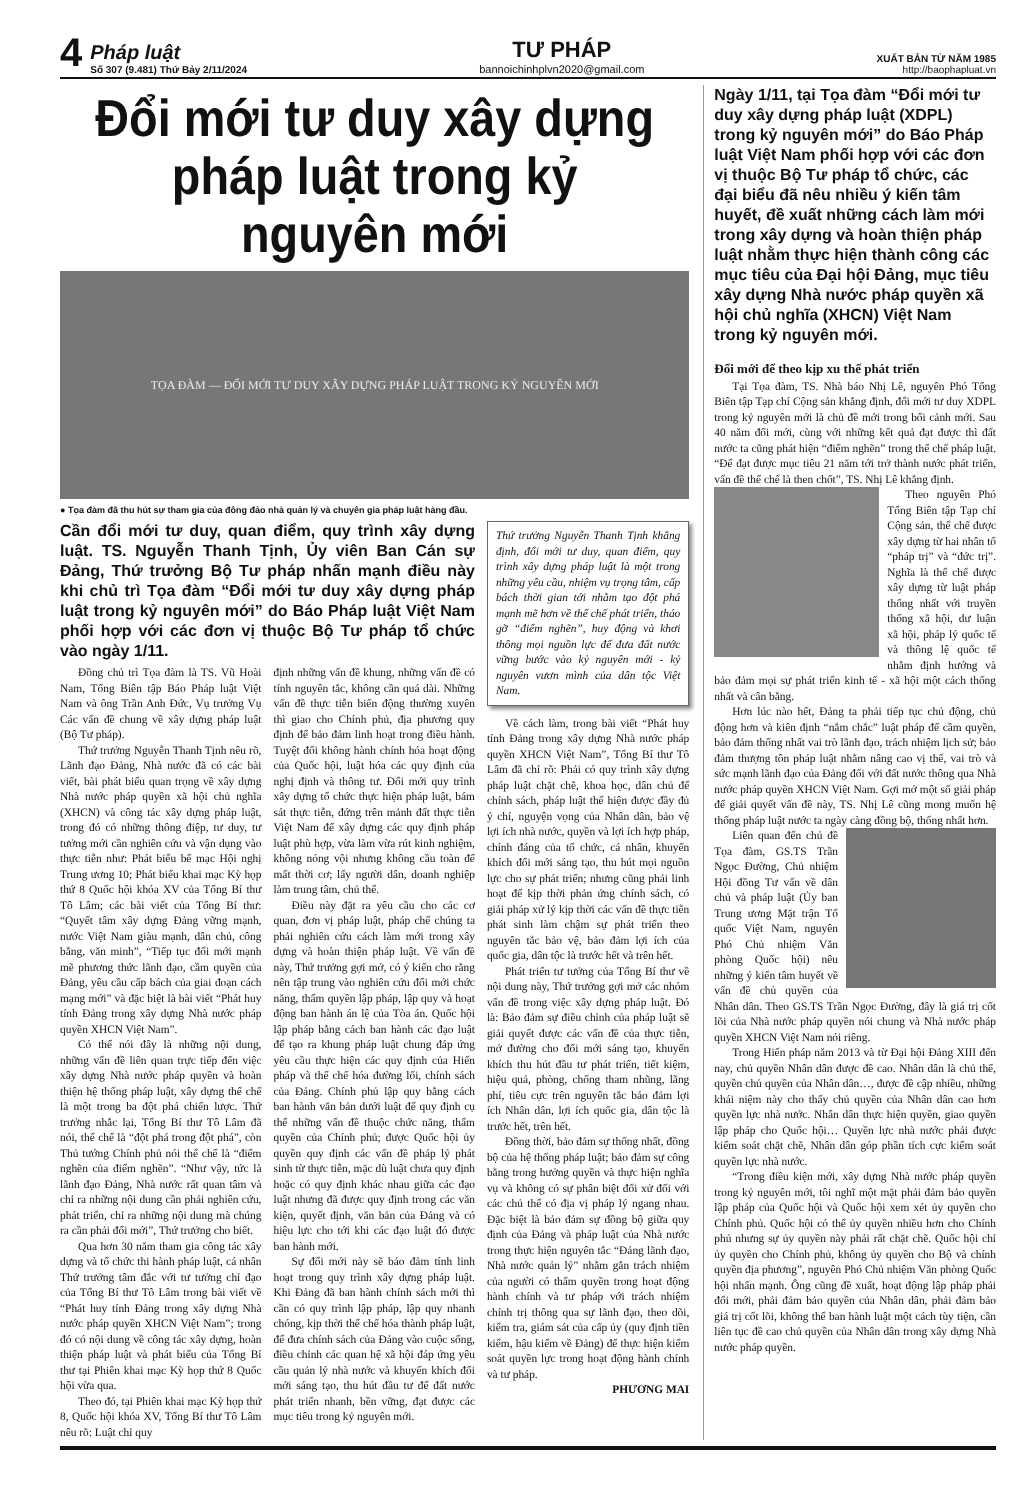4
Pháp luật
Số 307 (9.481) Thứ Bảy 2/11/2024
TƯ PHÁP
bannoichinhplvn2020@gmail.com
XUẤT BẢN TỪ NĂM 1985
http://baophapluat.vn
Đổi mới tư duy xây dựng pháp luật trong kỷ nguyên mới
TỌA ĐÀM — ĐỔI MỚI TƯ DUY XÂY DỰNG PHÁP LUẬT TRONG KỶ NGUYÊN MỚI
● Tọa đàm đã thu hút sự tham gia của đông đảo nhà quản lý và chuyên gia pháp luật hàng đầu.
Cần đổi mới tư duy, quan điểm, quy trình xây dựng luật. TS. Nguyễn Thanh Tịnh, Ủy viên Ban Cán sự Đảng, Thứ trưởng Bộ Tư pháp nhấn mạnh điều này khi chủ trì Tọa đàm “Đổi mới tư duy xây dựng pháp luật trong kỷ nguyên mới” do Báo Pháp luật Việt Nam phối hợp với các đơn vị thuộc Bộ Tư pháp tổ chức vào ngày 1/11.
Đồng chủ trì Tọa đàm là TS. Vũ Hoài Nam, Tổng Biên tập Báo Pháp luật Việt Nam và ông Trần Anh Đức, Vụ trưởng Vụ Các vấn đề chung về xây dựng pháp luật (Bộ Tư pháp).
Thứ trưởng Nguyễn Thanh Tịnh nêu rõ, Lãnh đạo Đảng, Nhà nước đã có các bài viết, bài phát biểu quan trọng về xây dựng Nhà nước pháp quyền xã hội chủ nghĩa (XHCN) và công tác xây dựng pháp luật, trong đó có những thông điệp, tư duy, tư tưởng mới cần nghiên cứu và vận dụng vào thực tiễn như: Phát biểu bế mạc Hội nghị Trung ương 10; Phát biểu khai mạc Kỳ họp thứ 8 Quốc hội khóa XV của Tổng Bí thư Tô Lâm; các bài viết của Tổng Bí thư: “Quyết tâm xây dựng Đảng vững mạnh, nước Việt Nam giàu mạnh, dân chủ, công bằng, văn minh”, “Tiếp tục đổi mới mạnh mẽ phương thức lãnh đạo, cầm quyền của Đảng, yêu cầu cấp bách của giai đoạn cách mạng mới” và đặc biệt là bài viết “Phát huy tính Đảng trong xây dựng Nhà nước pháp quyền XHCN Việt Nam”.
Có thể nói đây là những nội dung, những vấn đề liên quan trực tiếp đến việc xây dựng Nhà nước pháp quyền và hoàn thiện hệ thống pháp luật, xây dựng thể chế là một trong ba đột phá chiến lược. Thứ trưởng nhắc lại, Tổng Bí thư Tô Lâm đã nói, thể chế là “đột phá trong đột phá”, còn Thủ tướng Chính phủ nói thể chế là “điểm nghẽn của điểm nghẽn”. “Như vậy, tức là lãnh đạo Đảng, Nhà nước rất quan tâm và chỉ ra những nội dung cần phải nghiên cứu, phát triển, chỉ ra những nội dung mà chúng ra cần phải đổi mới”, Thứ trưởng cho biết.
Qua hơn 30 năm tham gia công tác xây dựng và tổ chức thi hành pháp luật, cá nhân Thứ trưởng tâm đắc với tư tưởng chỉ đạo của Tổng Bí thư Tô Lâm trong bài viết về “Phát huy tính Đảng trong xây dựng Nhà nước pháp quyền XHCN Việt Nam”; trong đó có nội dung về công tác xây dựng, hoàn thiện pháp luật và phát biểu của Tổng Bí thư tại Phiên khai mạc Kỳ họp thứ 8 Quốc hội vừa qua.
Theo đó, tại Phiên khai mạc Kỳ họp thứ 8, Quốc hội khóa XV, Tổng Bí thư Tô Lâm nêu rõ: Luật chỉ quy
định những vấn đề khung, những vấn đề có tính nguyên tắc, không cần quá dài. Những vấn đề thực tiễn biến động thường xuyên thì giao cho Chính phủ, địa phương quy định để bảo đảm linh hoạt trong điều hành. Tuyệt đối không hành chính hóa hoạt động của Quốc hội, luật hóa các quy định của nghị định và thông tư. Đổi mới quy trình xây dựng tổ chức thực hiện pháp luật, bám sát thực tiễn, đứng trên mảnh đất thực tiễn Việt Nam để xây dựng các quy định pháp luật phù hợp, vừa làm vừa rút kinh nghiệm, không nóng vội nhưng không cầu toàn để mất thời cơ; lấy người dân, doanh nghiệp làm trung tâm, chủ thể.
Điều này đặt ra yêu cầu cho các cơ quan, đơn vị pháp luật, pháp chế chúng ta phải nghiên cứu cách làm mới trong xây dựng và hoàn thiện pháp luật. Về vấn đề này, Thứ trưởng gợi mở, có ý kiến cho rằng nên tập trung vào nghiên cứu đổi mới chức năng, thẩm quyền lập pháp, lập quy và hoạt động ban hành án lệ của Tòa án. Quốc hội lập pháp bằng cách ban hành các đạo luật để tạo ra khung pháp luật chung đáp ứng yêu cầu thực hiện các quy định của Hiến pháp và thể chế hóa đường lối, chính sách của Đảng. Chính phủ lập quy bằng cách ban hành văn bản dưới luật để quy định cụ thể những vấn đề thuộc chức năng, thẩm quyền của Chính phủ; được Quốc hội ủy quyền quy định các vấn đề pháp lý phát sinh từ thực tiễn, mặc dù luật chưa quy định hoặc có quy định khác nhau giữa các đạo luật nhưng đã được quy định trong các văn kiện, quyết định, văn bản của Đảng và có hiệu lực cho tới khi các đạo luật đó được ban hành mới.
Sự đổi mới này sẽ bảo đảm tính linh hoạt trong quy trình xây dựng pháp luật. Khi Đảng đã ban hành chính sách mới thì cần có quy trình lập pháp, lập quy nhanh chóng, kịp thời thể chế hóa thành pháp luật, để đưa chính sách của Đảng vào cuộc sống, điều chỉnh các quan hệ xã hội đáp ứng yêu cầu quản lý nhà nước và khuyến khích đổi mới sáng tạo, thu hút đầu tư để đất nước phát triển nhanh, bền vững, đạt được các mục tiêu trong kỷ nguyên mới.
Thứ trưởng Nguyễn Thanh Tịnh khẳng định, đổi mới tư duy, quan điểm, quy trình xây dựng pháp luật là một trong những yêu cầu, nhiệm vụ trọng tâm, cấp bách thời gian tới nhằm tạo đột phá mạnh mẽ hơn về thể chế phát triển, tháo gỡ “điểm nghẽn”, huy động và khơi thông mọi nguồn lực để đưa đất nước vững bước vào kỷ nguyên mới - kỷ nguyên vươn mình của dân tộc Việt Nam.
Về cách làm, trong bài viết “Phát huy tính Đảng trong xây dựng Nhà nước pháp quyền XHCN Việt Nam”, Tổng Bí thư Tô Lâm đã chỉ rõ: Phải có quy trình xây dựng pháp luật chặt chẽ, khoa học, dân chủ để chính sách, pháp luật thể hiện được đầy đủ ý chí, nguyện vọng của Nhân dân, bảo vệ lợi ích nhà nước, quyền và lợi ích hợp pháp, chính đáng của tổ chức, cá nhân, khuyến khích đổi mới sáng tạo, thu hút mọi nguồn lực cho sự phát triển; nhưng cũng phải linh hoạt để kịp thời phản ứng chính sách, có giải pháp xử lý kịp thời các vấn đề thực tiễn phát sinh làm chậm sự phát triển theo nguyên tắc bảo vệ, bảo đảm lợi ích của quốc gia, dân tộc là trước hết và trên hết.
Phát triển tư tưởng của Tổng Bí thư về nội dung này, Thứ trưởng gợi mở các nhóm vấn đề trong việc xây dựng pháp luật. Đó là: Bảo đảm sự điều chỉnh của pháp luật sẽ giải quyết được các vấn đề của thực tiễn, mở đường cho đổi mới sáng tạo, khuyến khích thu hút đầu tư phát triển, tiết kiệm, hiệu quả, phòng, chống tham nhũng, lãng phí, tiêu cực trên nguyên tắc bảo đảm lợi ích Nhân dân, lợi ích quốc gia, dân tộc là trước hết, trên hết.
Đồng thời, bảo đảm sự thống nhất, đồng bộ của hệ thống pháp luật; bảo đảm sự công bằng trong hưởng quyền và thực hiện nghĩa vụ và không có sự phân biệt đối xử đối với các chủ thể có địa vị pháp lý ngang nhau. Đặc biệt là bảo đảm sự đồng bộ giữa quy định của Đảng và pháp luật của Nhà nước trong thực hiện nguyên tắc “Đảng lãnh đạo, Nhà nước quản lý” nhằm gắn trách nhiệm của người có thẩm quyền trong hoạt động hành chính và tư pháp với trách nhiệm chính trị thông qua sự lãnh đạo, theo dõi, kiểm tra, giám sát của cấp ủy (quy định tiền kiểm, hậu kiểm về Đảng) để thực hiện kiểm soát quyền lực trong hoạt động hành chính và tư pháp.
PHƯƠNG MAI
Ngày 1/11, tại Tọa đàm “Đổi mới tư duy xây dựng pháp luật (XDPL) trong kỷ nguyên mới” do Báo Pháp luật Việt Nam phối hợp với các đơn vị thuộc Bộ Tư pháp tổ chức, các đại biểu đã nêu nhiều ý kiến tâm huyết, đề xuất những cách làm mới trong xây dựng và hoàn thiện pháp luật nhằm thực hiện thành công các mục tiêu của Đại hội Đảng, mục tiêu xây dựng Nhà nước pháp quyền xã hội chủ nghĩa (XHCN) Việt Nam trong kỷ nguyên mới.
Đổi mới để theo kịp xu thế phát triển
Tại Tọa đàm, TS. Nhà báo Nhị Lê, nguyên Phó Tổng Biên tập Tạp chí Cộng sản khẳng định, đổi mới tư duy XDPL trong kỷ nguyên mới là chủ đề mới trong bối cảnh mới. Sau 40 năm đổi mới, cùng với những kết quả đạt được thì đất nước ta cũng phát hiện “điểm nghẽn” trong thể chế pháp luật. “Để đạt được mục tiêu 21 năm tới trở thành nước phát triển, vấn đề thể chế là then chốt”, TS. Nhị Lê khẳng định.
Theo nguyên Phó Tổng Biên tập Tạp chí Cộng sản, thể chế được xây dựng từ hai nhân tố “pháp trị” và “đức trị”. Nghĩa là thể chế được xây dựng từ luật pháp thống nhất với truyền thống xã hội, dư luận xã hội, pháp lý quốc tế và thông lệ quốc tế nhằm định hướng và bảo đảm mọi sự phát triển kinh tế - xã hội một cách thống nhất và cân bằng.
Hơn lúc nào hết, Đảng ta phải tiếp tục chủ động, chủ động hơn và kiên định “nắm chắc” luật pháp để cầm quyền, bảo đảm thống nhất vai trò lãnh đạo, trách nhiệm lịch sử; bảo đảm thượng tôn pháp luật nhằm nâng cao vị thế, vai trò và sức mạnh lãnh đạo của Đảng đối với đất nước thông qua Nhà nước pháp quyền XHCN Việt Nam. Gợi mở một số giải pháp để giải quyết vấn đề này, TS. Nhị Lê cũng mong muốn hệ thống pháp luật nước ta ngày càng đồng bộ, thống nhất hơn.
Liên quan đến chủ đề Tọa đàm, GS.TS Trần Ngọc Đường, Chủ nhiệm Hội đồng Tư vấn về dân chủ và pháp luật (Ủy ban Trung ương Mặt trận Tổ quốc Việt Nam, nguyên Phó Chủ nhiệm Văn phòng Quốc hội) nêu những ý kiến tâm huyết về vấn đề chủ quyền của Nhân dân. Theo GS.TS Trần Ngọc Đường, đây là giá trị cốt lõi của Nhà nước pháp quyền nói chung và Nhà nước pháp quyền XHCN Việt Nam nói riêng.
Trong Hiến pháp năm 2013 và từ Đại hội Đảng XIII đến nay, chủ quyền Nhân dân được đề cao. Nhân dân là chủ thể, quyền chủ quyền của Nhân dân…, được đề cập nhiều, những khái niệm này cho thấy chủ quyền của Nhân dân cao hơn quyền lực nhà nước. Nhân dân thực hiện quyền, giao quyền lập pháp cho Quốc hội… Quyền lực nhà nước phải được kiểm soát chặt chẽ, Nhân dân góp phần tích cực kiểm soát quyền lực nhà nước.
“Trong điều kiện mới, xây dựng Nhà nước pháp quyền trong kỷ nguyên mới, tôi nghĩ một mặt phải đảm bảo quyền lập pháp của Quốc hội và Quốc hội xem xét ủy quyền cho Chính phủ. Quốc hội có thể ủy quyền nhiều hơn cho Chính phủ nhưng sự ủy quyền này phải rất chặt chẽ. Quốc hội chỉ ủy quyền cho Chính phủ, không ủy quyền cho Bộ và chính quyền địa phương”, nguyên Phó Chủ nhiệm Văn phòng Quốc hội nhấn mạnh. Ông cũng đề xuất, hoạt động lập pháp phải đổi mới, phải đảm bảo quyền của Nhân dân, phải đảm bảo giá trị cốt lõi, không thể ban hành luật một cách tùy tiện, cần liên tục đề cao chủ quyền của Nhân dân trong xây dựng Nhà nước pháp quyền.